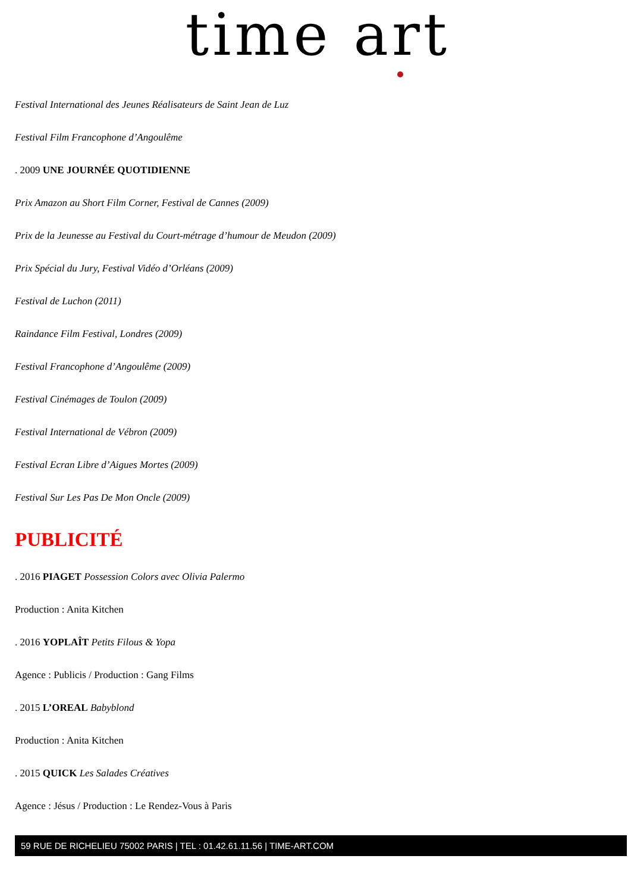time art
Festival International des Jeunes Réalisateurs de Saint Jean de Luz
Festival Film Francophone d’Angoulême
. 2009 UNE JOURNÉE QUOTIDIENNE
Prix Amazon au Short Film Corner, Festival de Cannes (2009)
Prix de la Jeunesse au Festival du Court-métrage d’humour de Meudon (2009)
Prix Spécial du Jury, Festival Vidéo d’Orléans (2009)
Festival de Luchon (2011)
Raindance Film Festival, Londres (2009)
Festival Francophone d’Angoulême (2009)
Festival Cinémages de Toulon (2009)
Festival International de Vébron (2009)
Festival Ecran Libre d’Aigues Mortes (2009)
Festival Sur Les Pas De Mon Oncle (2009)
PUBLICITÉ
. 2016 PIAGET Possession Colors avec Olivia Palermo
Production : Anita Kitchen
. 2016 YOPLAÎT Petits Filous & Yopa
Agence : Publicis / Production : Gang Films
. 2015 L’OREAL Babyblond
Production : Anita Kitchen
. 2015 QUICK Les Salades Créatives
Agence : Jésus / Production : Le Rendez-Vous à Paris
59 RUE DE RICHELIEU 75002 PARIS | TEL : 01.42.61.11.56 | TIME-ART.COM